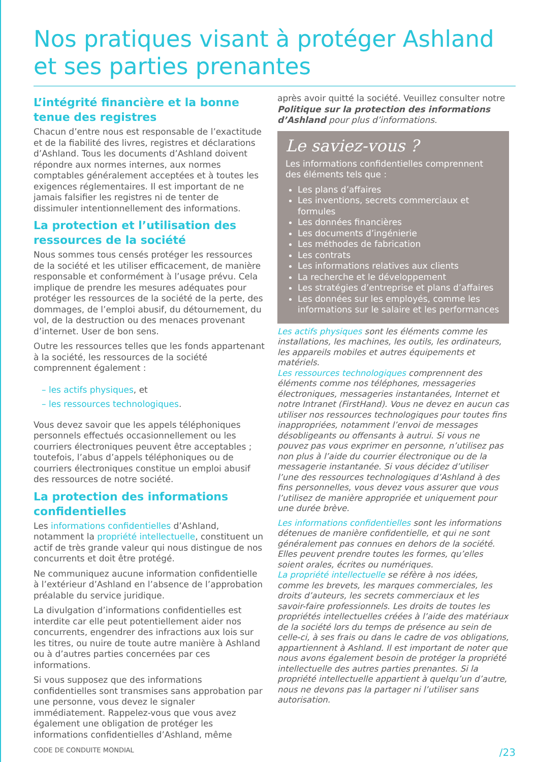Nos pratiques visant à protéger Ashland et ses parties prenantes
L’intégrité financière et la bonne tenue des registres
Chacun d’entre nous est responsable de l’exactitude et de la fiabilité des livres, registres et déclarations d’Ashland. Tous les documents d’Ashland doivent répondre aux normes internes, aux normes comptables généralement acceptées et à toutes les exigences réglementaires. Il est important de ne jamais falsifier les registres ni de tenter de dissimuler intentionnellement des informations.
La protection et l’utilisation des ressources de la société
Nous sommes tous censés protéger les ressources de la société et les utiliser efficacement, de manière responsable et conformément à l’usage prévu. Cela implique de prendre les mesures adéquates pour protéger les ressources de la société de la perte, des dommages, de l’emploi abusif, du détournement, du vol, de la destruction ou des menaces provenant d’internet. User de bon sens.
Outre les ressources telles que les fonds appartenant à la société, les ressources de la société comprennent également :
– les actifs physiques, et
– les ressources technologiques.
Vous devez savoir que les appels téléphoniques personnels effectués occasionnellement ou les courriers électroniques peuvent être acceptables ; toutefois, l’abus d’appels téléphoniques ou de courriers électroniques constitue un emploi abusif des ressources de notre société.
La protection des informations confidentielles
Les informations confidentielles d’Ashland, notamment la propriété intellectuelle, constituent un actif de très grande valeur qui nous distingue de nos concurrents et doit être protégé.
Ne communiquez aucune information confidentielle à l’extérieur d’Ashland en l’absence de l’approbation préalable du service juridique.
La divulgation d’informations confidentielles est interdite car elle peut potentiellement aider nos concurrents, engendrer des infractions aux lois sur les titres, ou nuire de toute autre manière à Ashland ou à d’autres parties concernées par ces informations.
Si vous supposez que des informations confidentielles sont transmises sans approbation par une personne, vous devez le signaler immédiatement. Rappelez-vous que vous avez également une obligation de protéger les informations confidentielles d’Ashland, même
après avoir quitté la société. Veuillez consulter notre Politique sur la protection des informations d’Ashland pour plus d’informations.
Le saviez-vous ?
Les informations confidentielles comprennent des éléments tels que :
Les plans d’affaires
Les inventions, secrets commerciaux et formules
Les données financières
Les documents d’ingénierie
Les méthodes de fabrication
Les contrats
Les informations relatives aux clients
La recherche et le développement
Les stratégies d’entreprise et plans d’affaires
Les données sur les employés, comme les informations sur le salaire et les performances
Les actifs physiques sont les éléments comme les installations, les machines, les outils, les ordinateurs, les appareils mobiles et autres équipements et matériels.
Les ressources technologiques comprennent des éléments comme nos téléphones, messageries électroniques, messageries instantanées, Internet et notre Intranet (FirstHand). Vous ne devez en aucun cas utiliser nos ressources technologiques pour toutes fins inappropriées, notamment l’envoi de messages désobligeants ou offensants à autrui. Si vous ne pouvez pas vous exprimer en personne, n’utilisez pas non plus à l’aide du courrier électronique ou de la messagerie instantanée. Si vous décidez d’utiliser l’une des ressources technologiques d’Ashland à des fins personnelles, vous devez vous assurer que vous l’utilisez de manière appropriée et uniquement pour une durée brève.
Les informations confidentielles sont les informations détenues de manière confidentielle, et qui ne sont généralement pas connues en dehors de la société. Elles peuvent prendre toutes les formes, qu’elles soient orales, écrites ou numériques.
La propriété intellectuelle se réfère à nos idées, comme les brevets, les marques commerciales, les droits d’auteurs, les secrets commerciaux et les savoir-faire professionnels. Les droits de toutes les propriétés intellectuelles créées à l’aide des matériaux de la société lors du temps de présence au sein de celle-ci, à ses frais ou dans le cadre de vos obligations, appartiennent à Ashland. Il est important de noter que nous avons également besoin de protéger la propriété intellectuelle des autres parties prenantes. Si la propriété intellectuelle appartient à quelqu’un d’autre, nous ne devons pas la partager ni l’utiliser sans autorisation.
CODE DE CONDUITE MONDIAL /23